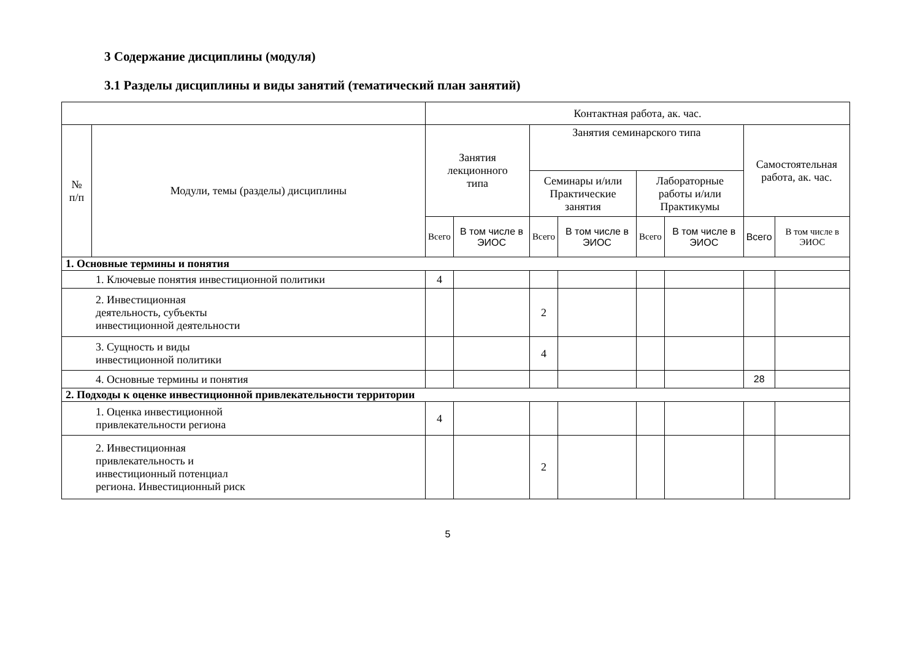3 Содержание дисциплины (модуля)
3.1 Разделы дисциплины и виды занятий (тематический план занятий)
| | | Контактная работа, ак. час. | | | | | | | |
| --- | --- | --- | --- | --- | --- | --- | --- | --- | --- |
| № п/п | Модули, темы (разделы) дисциплины | Занятия лекционного типа | | Занятия семинарского типа | | | | Самостоятельная работа, ак. час. | |
| | | | | Семинары и/или Практические занятия | | Лабораторные работы и/или Практикумы | | | |
| | | Всего | В том числе в ЭИОС | Всего | В том числе в ЭИОС | Всего | В том числе в ЭИОС | Всего | В том числе в ЭИОС |
| 1. Основные термины и понятия | | | | | | | | | |
| 1. Ключевые понятия инвестиционной политики | | 4 | | | | | | | |
| 2. Инвестиционная деятельность, субъекты инвестиционной деятельности | | | | 2 | | | | | |
| 3. Сущность и виды инвестиционной политики | | | | 4 | | | | | |
| 4. Основные термины и понятия | | | | | | | | 28 | |
| 2. Подходы к оценке инвестиционной привлекательности территории | | | | | | | | | |
| 1. Оценка инвестиционной привлекательности региона | | 4 | | | | | | | |
| 2. Инвестиционная привлекательность и инвестиционный потенциал региона. Инвестиционный риск | | | | 2 | | | | | |
5